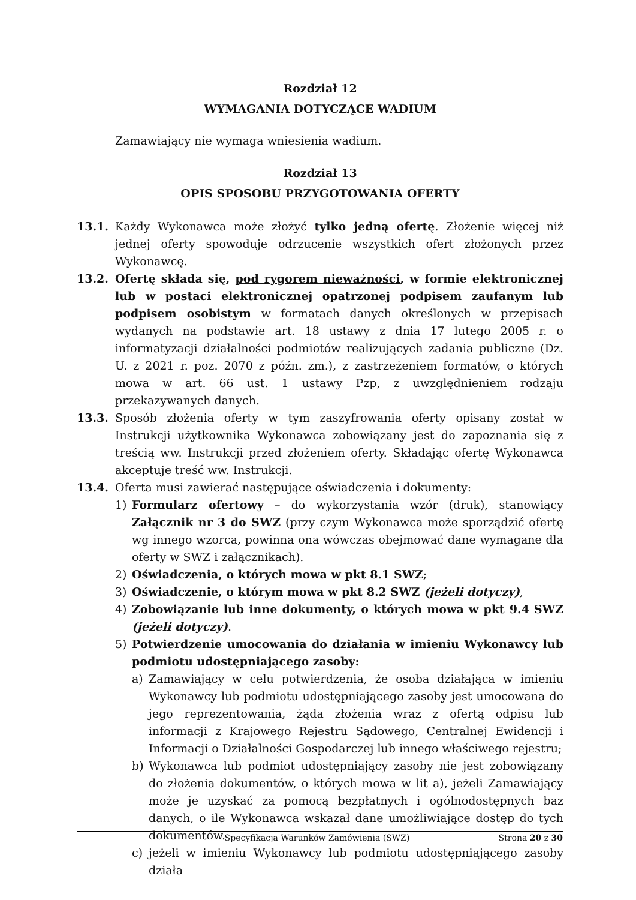Rozdział 12
WYMAGANIA DOTYCZĄCE WADIUM
Zamawiający nie wymaga wniesienia wadium.
Rozdział 13
OPIS SPOSOBU PRZYGOTOWANIA OFERTY
13.1. Każdy Wykonawca może złożyć tylko jedną ofertę. Złożenie więcej niż jednej oferty spowoduje odrzucenie wszystkich ofert złożonych przez Wykonawcę.
13.2. Ofertę składa się, pod rygorem nieważności, w formie elektronicznej lub w postaci elektronicznej opatrzonej podpisem zaufanym lub podpisem osobistym w formatach danych określonych w przepisach wydanych na podstawie art. 18 ustawy z dnia 17 lutego 2005 r. o informatyzacji działalności podmiotów realizujących zadania publiczne (Dz. U. z 2021 r. poz. 2070 z późn. zm.), z zastrzeżeniem formatów, o których mowa w art. 66 ust. 1 ustawy Pzp, z uwzględnieniem rodzaju przekazywanych danych.
13.3. Sposób złożenia oferty w tym zaszyfrowania oferty opisany został w Instrukcji użytkownika Wykonawca zobowiązany jest do zapoznania się z treścią ww. Instrukcji przed złożeniem oferty. Składając ofertę Wykonawca akceptuje treść ww. Instrukcji.
13.4. Oferta musi zawierać następujące oświadczenia i dokumenty:
1) Formularz ofertowy – do wykorzystania wzór (druk), stanowiący Załącznik nr 3 do SWZ (przy czym Wykonawca może sporządzić ofertę wg innego wzorca, powinna ona wówczas obejmować dane wymagane dla oferty w SWZ i załącznikach).
2) Oświadczenia, o których mowa w pkt 8.1 SWZ;
3) Oświadczenie, o którym mowa w pkt 8.2 SWZ (jeżeli dotyczy),
4) Zobowiązanie lub inne dokumenty, o których mowa w pkt 9.4 SWZ (jeżeli dotyczy).
5) Potwierdzenie umocowania do działania w imieniu Wykonawcy lub podmiotu udostępniającego zasoby:
a) Zamawiający w celu potwierdzenia, że osoba działająca w imieniu Wykonawcy lub podmiotu udostępniającego zasoby jest umocowana do jego reprezentowania, żąda złożenia wraz z ofertą odpisu lub informacji z Krajowego Rejestru Sądowego, Centralnej Ewidencji i Informacji o Działalności Gospodarczej lub innego właściwego rejestru;
b) Wykonawca lub podmiot udostępniający zasoby nie jest zobowiązany do złożenia dokumentów, o których mowa w lit a), jeżeli Zamawiający może je uzyskać za pomocą bezpłatnych i ogólnodostępnych baz danych, o ile Wykonawca wskazał dane umożliwiające dostęp do tych dokumentów.
c) jeżeli w imieniu Wykonawcy lub podmiotu udostępniającego zasoby działa
Specyfikacja Warunków Zamówienia (SWZ)
Strona 20 z 30